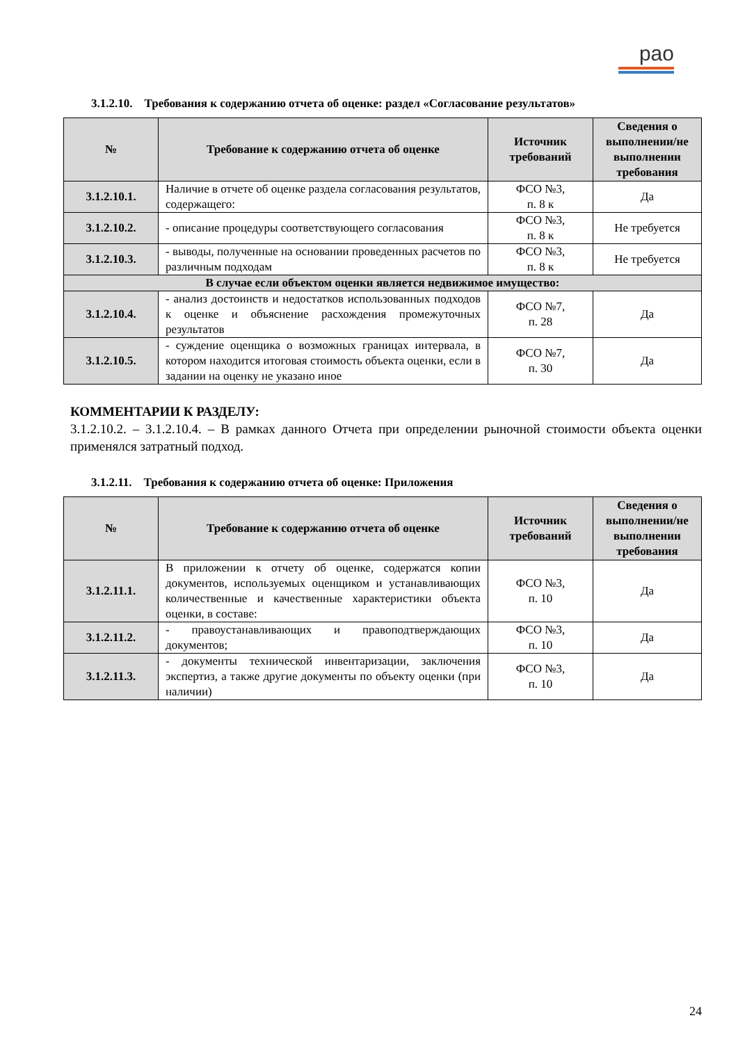рао
3.1.2.10. Требования к содержанию отчета об оценке: раздел «Согласование результатов»
| № | Требование к содержанию отчета об оценке | Источник требований | Сведения о выполнении/не выполнении требования |
| --- | --- | --- | --- |
| 3.1.2.10.1. | Наличие в отчете об оценке раздела согласования результатов, содержащего: | ФСО №3, п. 8 к | Да |
| 3.1.2.10.2. | - описание процедуры соответствующего согласования | ФСО №3, п. 8 к | Не требуется |
| 3.1.2.10.3. | - выводы, полученные на основании проведенных расчетов по различным подходам | ФСО №3, п. 8 к | Не требуется |
| В случае если объектом оценки является недвижимое имущество: | | | |
| 3.1.2.10.4. | - анализ достоинств и недостатков использованных подходов к оценке и объяснение расхождения промежуточных результатов | ФСО №7, п. 28 | Да |
| 3.1.2.10.5. | - суждение оценщика о возможных границах интервала, в котором находится итоговая стоимость объекта оценки, если в задании на оценку не указано иное | ФСО №7, п. 30 | Да |
КОММЕНТАРИИ К РАЗДЕЛУ:
3.1.2.10.2. – 3.1.2.10.4. – В рамках данного Отчета при определении рыночной стоимости объекта оценки применялся затратный подход.
3.1.2.11. Требования к содержанию отчета об оценке: Приложения
| № | Требование к содержанию отчета об оценке | Источник требований | Сведения о выполнении/не выполнении требования |
| --- | --- | --- | --- |
| 3.1.2.11.1. | В приложении к отчету об оценке, содержатся копии документов, используемых оценщиком и устанавливающих количественные и качественные характеристики объекта оценки, в составе: | ФСО №3, п. 10 | Да |
| 3.1.2.11.2. | - правоустанавливающих и правоподтверждающих документов; | ФСО №3, п. 10 | Да |
| 3.1.2.11.3. | - документы технической инвентаризации, заключения экспертиз, а также другие документы по объекту оценки (при наличии) | ФСО №3, п. 10 | Да |
24